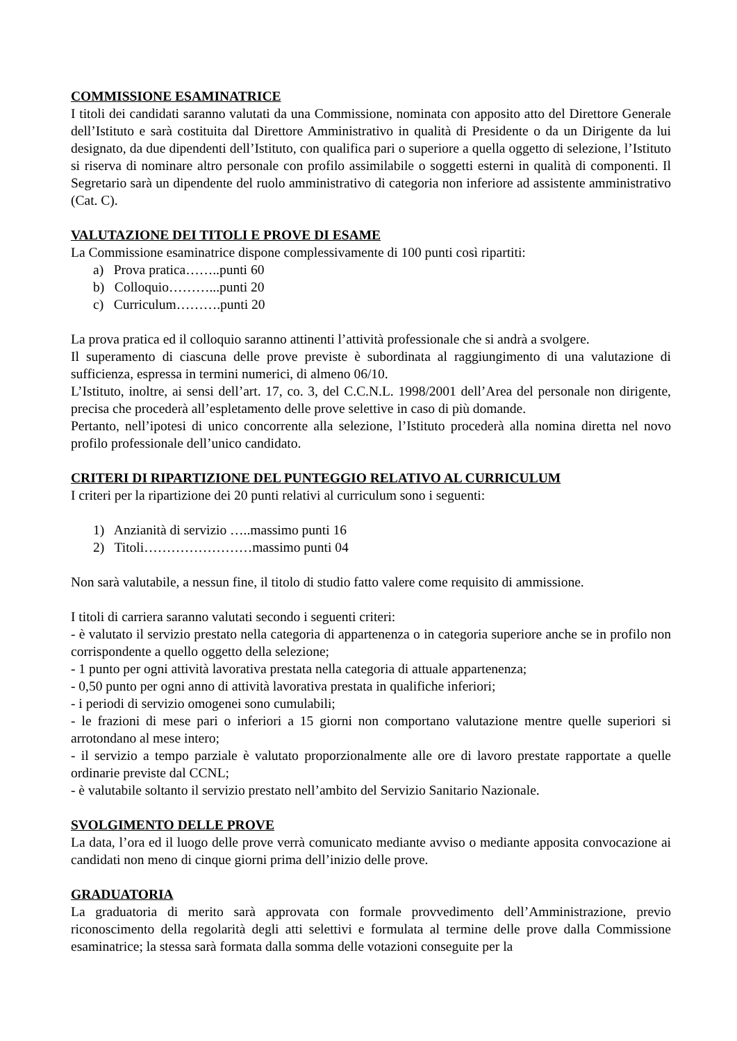COMMISSIONE ESAMINATRICE
I titoli dei candidati saranno valutati da una Commissione, nominata con apposito atto del Direttore Generale dell’Istituto e sarà costituita dal Direttore Amministrativo in qualità di Presidente o da un Dirigente da lui designato, da due dipendenti dell’Istituto, con qualifica pari o superiore a quella oggetto di selezione, l’Istituto si riserva di nominare altro personale con profilo assimilabile o soggetti esterni in qualità di componenti. Il Segretario sarà un dipendente del ruolo amministrativo di categoria non inferiore ad assistente amministrativo (Cat. C).
VALUTAZIONE DEI TITOLI E PROVE DI ESAME
La Commissione esaminatrice dispone complessivamente di 100 punti così ripartiti:
a) Prova pratica……..punti 60
b) Colloquio………...punti 20
c) Curriculum……….punti 20
La prova pratica ed il colloquio saranno attinenti l’attività professionale che si andrà a svolgere.
Il superamento di ciascuna delle prove previste è subordinata al raggiungimento di una valutazione di sufficienza, espressa in termini numerici, di almeno 06/10.
L’Istituto, inoltre, ai sensi dell’art. 17, co. 3, del C.C.N.L. 1998/2001 dell’Area del personale non dirigente, precisa che procederà all’espletamento delle prove selettive in caso di più domande.
Pertanto, nell’ipotesi di unico concorrente alla selezione, l’Istituto procederà alla nomina diretta nel novo profilo professionale dell’unico candidato.
CRITERI DI RIPARTIZIONE DEL PUNTEGGIO RELATIVO AL CURRICULUM
I criteri per la ripartizione dei 20 punti relativi al curriculum sono i seguenti:
1) Anzianità di servizio …..massimo punti 16
2) Titoli……………………massimo punti 04
Non sarà valutabile, a nessun fine, il titolo di studio fatto valere come requisito di ammissione.
I titoli di carriera saranno valutati secondo i seguenti criteri:
- è valutato il servizio prestato nella categoria di appartenenza o in categoria superiore anche se in profilo non corrispondente a quello oggetto della selezione;
- 1 punto per ogni attività lavorativa prestata nella categoria di attuale appartenenza;
- 0,50 punto per ogni anno di attività lavorativa prestata in qualifiche inferiori;
- i periodi di servizio omogenei sono cumulabili;
- le frazioni di mese pari o inferiori a 15 giorni non comportano valutazione mentre quelle superiori si arrotondano al mese intero;
- il servizio a tempo parziale è valutato proporzionalmente alle ore di lavoro prestate rapportate a quelle ordinarie previste dal CCNL;
- è valutabile soltanto il servizio prestato nell’ambito del Servizio Sanitario Nazionale.
SVOLGIMENTO DELLE PROVE
La data, l’ora ed il luogo delle prove verrà comunicato mediante avviso o mediante apposita convocazione ai candidati non meno di cinque giorni prima dell’inizio delle prove.
GRADUATORIA
La graduatoria di merito sarà approvata con formale provvedimento dell’Amministrazione, previo riconoscimento della regolarità degli atti selettivi e formulata al termine delle prove dalla Commissione esaminatrice; la stessa sarà formata dalla somma delle votazioni conseguite per la